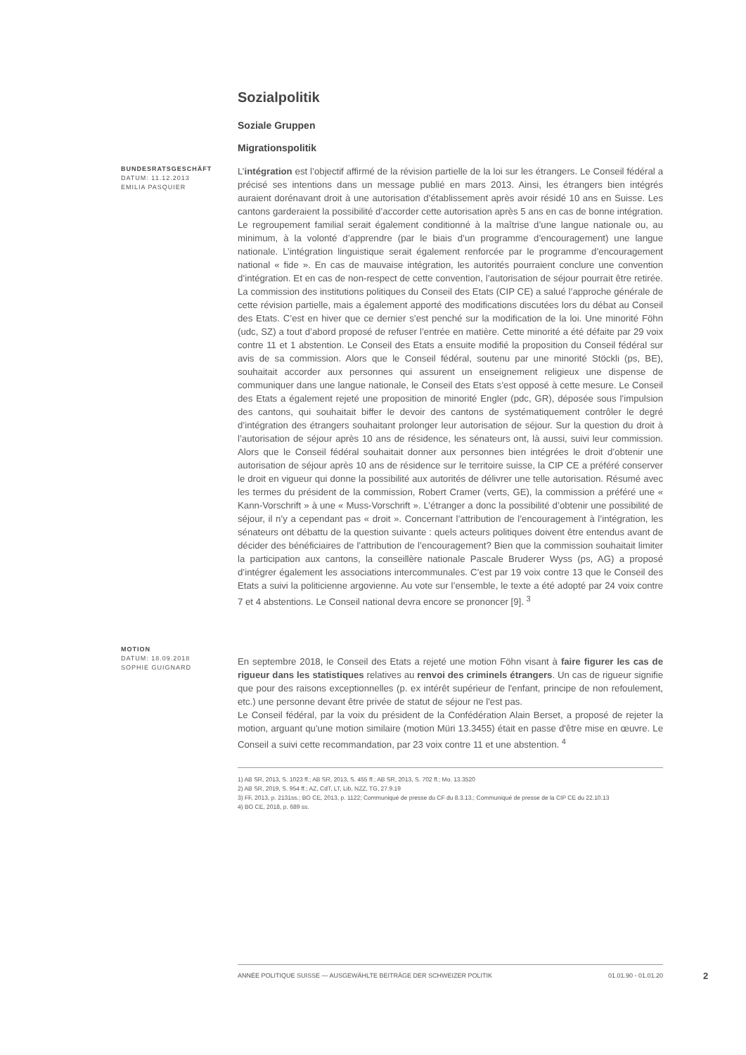Sozialpolitik
Soziale Gruppen
Migrationspolitik
BUNDESRATSGESCHÄFT
DATUM: 11.12.2013
EMILIA PASQUIER
L’intégration est l’objectif affirmé de la révision partielle de la loi sur les étrangers. Le Conseil fédéral a précisé ses intentions dans un message publié en mars 2013. Ainsi, les étrangers bien intégrés auraient dorénavant droit à une autorisation d’établissement après avoir résidé 10 ans en Suisse. Les cantons garderaient la possibilité d’accorder cette autorisation après 5 ans en cas de bonne intégration. Le regroupement familial serait également conditionné à la maîtrise d’une langue nationale ou, au minimum, à la volonté d’apprendre (par le biais d’un programme d’encouragement) une langue nationale. L’intégration linguistique serait également renforcée par le programme d’encouragement national « fide ». En cas de mauvaise intégration, les autorités pourraient conclure une convention d’intégration. Et en cas de non-respect de cette convention, l’autorisation de séjour pourrait être retirée. La commission des institutions politiques du Conseil des Etats (CIP CE) a salué l’approche générale de cette révision partielle, mais a également apporté des modifications discutées lors du débat au Conseil des Etats. C’est en hiver que ce dernier s’est penché sur la modification de la loi. Une minorité Föhn (udc, SZ) a tout d’abord proposé de refuser l’entrée en matière. Cette minorité a été défaite par 29 voix contre 11 et 1 abstention. Le Conseil des Etats a ensuite modifié la proposition du Conseil fédéral sur avis de sa commission. Alors que le Conseil fédéral, soutenu par une minorité Stöckli (ps, BE), souhaitait accorder aux personnes qui assurent un enseignement religieux une dispense de communiquer dans une langue nationale, le Conseil des Etats s’est opposé à cette mesure. Le Conseil des Etats a également rejeté une proposition de minorité Engler (pdc, GR), déposée sous l’impulsion des cantons, qui souhaitait biffer le devoir des cantons de systématiquement contrôler le degré d’intégration des étrangers souhaitant prolonger leur autorisation de séjour. Sur la question du droit à l’autorisation de séjour après 10 ans de résidence, les sénateurs ont, là aussi, suivi leur commission. Alors que le Conseil fédéral souhaitait donner aux personnes bien intégrées le droit d’obtenir une autorisation de séjour après 10 ans de résidence sur le territoire suisse, la CIP CE a préféré conserver le droit en vigueur qui donne la possibilité aux autorités de délivrer une telle autorisation. Résumé avec les termes du président de la commission, Robert Cramer (verts, GE), la commission a préféré une « Kann-Vorschrift » à une « Muss-Vorschrift ». L’étranger a donc la possibilité d’obtenir une possibilité de séjour, il n’y a cependant pas « droit ». Concernant l’attribution de l’encouragement à l’intégration, les sénateurs ont débattu de la question suivante : quels acteurs politiques doivent être entendus avant de décider des bénéficiaires de l’attribution de l’encouragement? Bien que la commission souhaitait limiter la participation aux cantons, la conseillère nationale Pascale Bruderer Wyss (ps, AG) a proposé d’intégrer également les associations intercommunales. C’est par 19 voix contre 13 que le Conseil des Etats a suivi la politicienne argovienne. Au vote sur l’ensemble, le texte a été adopté par 24 voix contre 7 et 4 abstentions. Le Conseil national devra encore se prononcer [9]. <sup>3</sup>
MOTION
DATUM: 18.09.2018
SOPHIE GUIGNARD
En septembre 2018, le Conseil des Etats a rejeté une motion Föhn visant à faire figurer les cas de rigueur dans les statistiques relatives au renvoi des criminels étrangers. Un cas de rigueur signifie que pour des raisons exceptionnelles (p. ex intérêt supérieur de l'enfant, principe de non refoulement, etc.) une personne devant être privée de statut de séjour ne l'est pas.
Le Conseil fédéral, par la voix du président de la Confédération Alain Berset, a proposé de rejeter la motion, arguant qu'une motion similaire (motion Müri 13.3455) était en passe d'être mise en œuvre. Le Conseil a suivi cette recommandation, par 23 voix contre 11 et une abstention. <sup>4</sup>
1) AB SR, 2013, S. 1023 ff.; AB SR, 2013, S. 455 ff.; AB SR, 2013, S. 702 ff.; Mo. 13.3520
2) AB SR, 2019, S. 954 ff.; AZ, CdT, LT, Lib, NZZ, TG, 27.9.19
3) FF, 2013, p. 2131ss.; BO CE, 2013, p. 1122; Communiqué de presse du CF du 8.3.13.; Communiqué de presse de la CIP CE du 22.10.13
4) BO CE, 2018, p. 689 ss.
ANNÉE POLITIQUE SUISSE — AUSGEWÄHLTE BEITRÄGE DER SCHWEIZER POLITIK 01.01.90 - 01.01.20
2